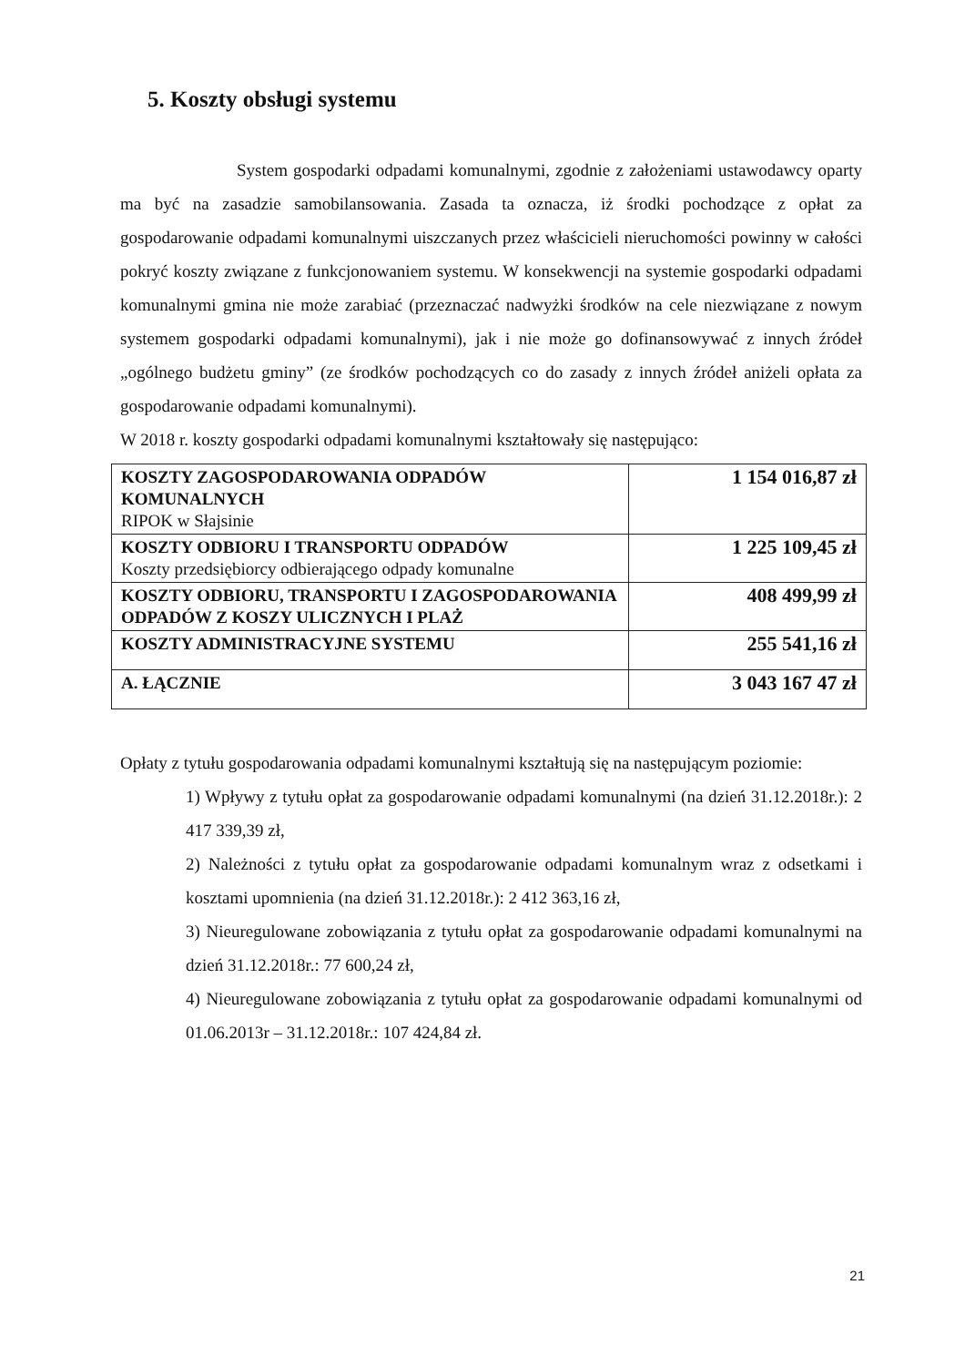5. Koszty obsługi systemu
System gospodarki odpadami komunalnymi, zgodnie z założeniami ustawodawcy oparty ma być na zasadzie samobilansowania. Zasada ta oznacza, iż środki pochodzące z opłat za gospodarowanie odpadami komunalnymi uiszczanych przez właścicieli nieruchomości powinny w całości pokryć koszty związane z funkcjonowaniem systemu. W konsekwencji na systemie gospodarki odpadami komunalnymi gmina nie może zarabiać (przeznaczać nadwyżki środków na cele niezwiązane z nowym systemem gospodarki odpadami komunalnymi), jak i nie może go dofinansowywać z innych źródeł „ogólnego budżetu gminy” (ze środków pochodzących co do zasady z innych źródeł aniżeli opłata za gospodarowanie odpadami komunalnymi).
W 2018 r. koszty gospodarki odpadami komunalnymi kształtowały się następująco:
| KOSZTY ZAGOSPODAROWANIA ODPADÓW KOMUNALNYCH RIPOK w Słajsinie | 1 154 016,87 zł |
| KOSZTY ODBIORU I TRANSPORTU ODPADÓW Koszty przedsiębiorcy odbierającego odpady komunalne | 1 225 109,45 zł |
| KOSZTY ODBIORU, TRANSPORTU I ZAGOSPODAROWANIA ODPADÓW Z KOSZY ULICZNYCH I PLAŻ | 408 499,99 zł |
| KOSZTY ADMINISTRACYJNE SYSTEMU | 255 541,16 zł |
| A. ŁĄCZNIE | 3 043 167 47 zł |
Opłaty z tytułu gospodarowania odpadami komunalnymi kształtują się na następującym poziomie:
1) Wpływy z tytułu opłat za gospodarowanie odpadami komunalnymi (na dzień 31.12.2018r.): 2 417 339,39 zł,
2) Należności z tytułu opłat za gospodarowanie odpadami komunalnym wraz z odsetkami i kosztami upomnienia (na dzień 31.12.2018r.): 2 412 363,16 zł,
3) Nieuregulowane zobowiązania z tytułu opłat za gospodarowanie odpadami komunalnymi na dzień 31.12.2018r.: 77 600,24 zł,
4) Nieuregulowane zobowiązania z tytułu opłat za gospodarowanie odpadami komunalnymi od 01.06.2013r – 31.12.2018r.: 107 424,84 zł.
21